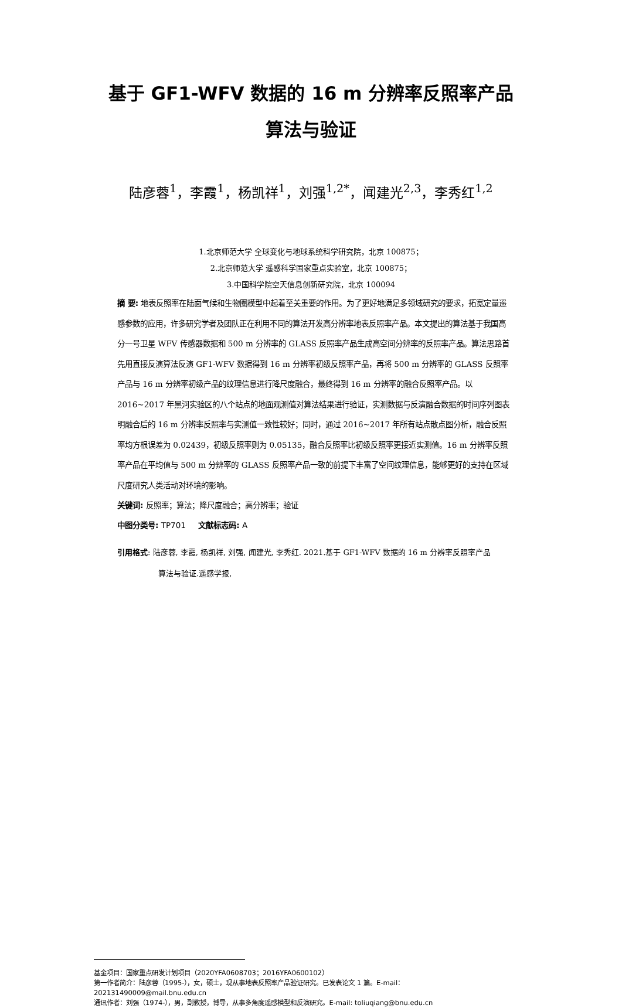基于 GF1-WFV 数据的 16 m 分辨率反照率产品算法与验证
陆彦蓉<sup>1</sup>，李霞<sup>1</sup>，杨凯祥<sup>1</sup>，刘强<sup>1,2*</sup>，闻建光<sup>2,3</sup>，李秀红<sup>1,2</sup>
1.北京师范大学 全球变化与地球系统科学研究院，北京 100875；
2.北京师范大学 遥感科学国家重点实验室，北京 100875；
3.中国科学院空天信息创新研究院，北京 100094
摘 要: 地表反照率在陆面气候和生物圈模型中起着至关重要的作用。为了更好地满足多领域研究的要求，拓宽定量遥感参数的应用，许多研究学者及团队正在利用不同的算法开发高分辨率地表反照率产品。本文提出的算法基于我国高分一号卫星 WFV 传感器数据和 500 m 分辨率的 GLASS 反照率产品生成高空间分辨率的反照率产品。算法思路首先用直接反演算法反演 GF1-WFV 数据得到 16 m 分辨率初级反照率产品，再将 500 m 分辨率的 GLASS 反照率产品与 16 m 分辨率初级产品的纹理信息进行降尺度融合，最终得到 16 m 分辨率的融合反照率产品。以 2016~2017 年黑河实验区的八个站点的地面观测值对算法结果进行验证，实测数据与反演融合数据的时间序列图表明融合后的 16 m 分辨率反照率与实测值一致性较好；同时，通过 2016~2017 年所有站点散点图分析，融合反照率均方根误差为 0.02439，初级反照率则为 0.05135，融合反照率比初级反照率更接近实测值。16 m 分辨率反照率产品在平均值与 500 m 分辨率的 GLASS 反照率产品一致的前提下丰富了空间纹理信息，能够更好的支持在区域尺度研究人类活动对环境的影响。
关键词: 反照率；算法；降尺度融合；高分辨率；验证
中图分类号: TP701 文献标志码: A
引用格式: 陆彦蓉, 李霞, 杨凯祥, 刘强, 闻建光, 李秀红. 2021.基于 GF1-WFV 数据的 16 m 分辨率反照率产品
算法与验证.遥感学报,
基金项目：国家重点研发计划项目（2020YFA0608703；2016YFA0600102）
第一作者简介：陆彦蓉（1995-），女，硕士，现从事地表反照率产品验证研究。已发表论文 1 篇。E-mail：202131490009@mail.bnu.edu.cn
通讯作者：刘强（1974-），男，副教授，博导，从事多角度遥感模型和反演研究。E-mail: toliuqiang@bnu.edu.cn